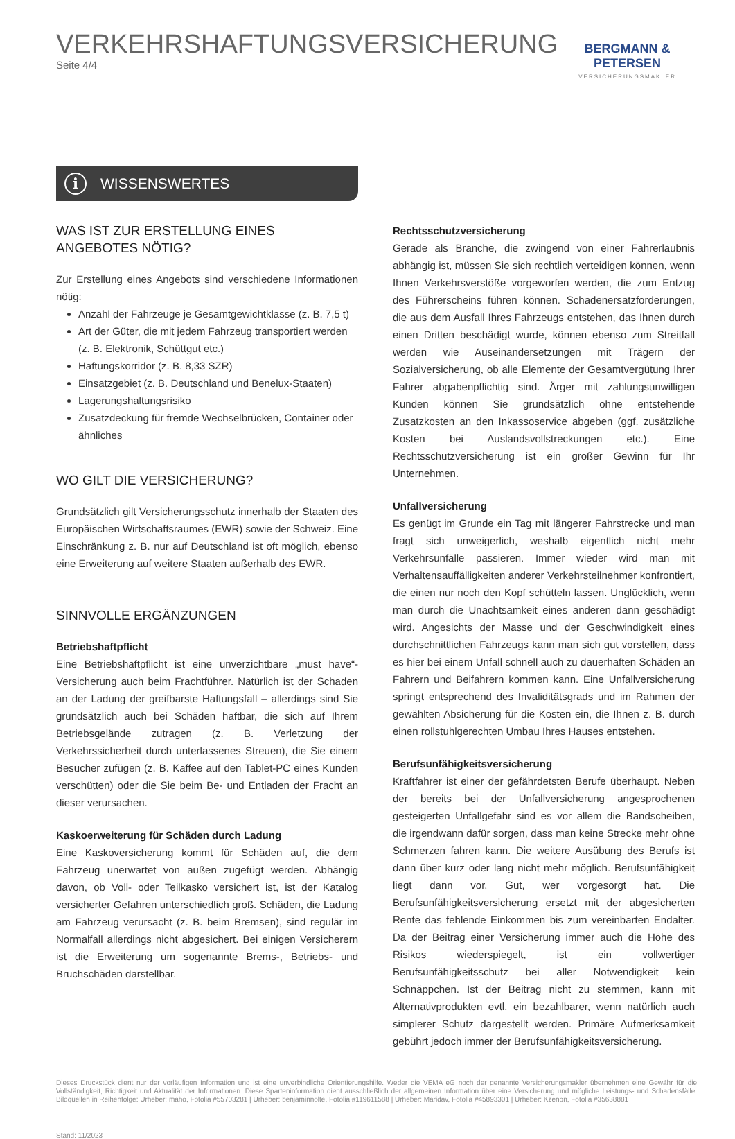VERKEHRSHAFTUNGSVERSICHERUNG
Seite 4/4
BERGMANN & PETERSEN
VERSICHERUNGSMAKLER
i WISSENSWERTES
WAS IST ZUR ERSTELLUNG EINES ANGEBOTES NÖTIG?
Zur Erstellung eines Angebots sind verschiedene Informationen nötig:
Anzahl der Fahrzeuge je Gesamtgewichtklasse (z. B. 7,5 t)
Art der Güter, die mit jedem Fahrzeug transportiert werden (z. B. Elektronik, Schüttgut etc.)
Haftungskorridor (z. B. 8,33 SZR)
Einsatzgebiet (z. B. Deutschland und Benelux-Staaten)
Lagerungshaltungsrisiko
Zusatzdeckung für fremde Wechselbrücken, Container oder ähnliches
WO GILT DIE VERSICHERUNG?
Grundsätzlich gilt Versicherungsschutz innerhalb der Staaten des Europäischen Wirtschaftsraumes (EWR) sowie der Schweiz. Eine Einschränkung z. B. nur auf Deutschland ist oft möglich, ebenso eine Erweiterung auf weitere Staaten außerhalb des EWR.
SINNVOLLE ERGÄNZUNGEN
Betriebshaftpflicht
Eine Betriebshaftpflicht ist eine unverzichtbare „must have“-Versicherung auch beim Frachtführer. Natürlich ist der Schaden an der Ladung der greifbarste Haftungsfall – allerdings sind Sie grundsätzlich auch bei Schäden haftbar, die sich auf Ihrem Betriebsgelände zutragen (z. B. Verletzung der Verkehrssicherheit durch unterlassenes Streuen), die Sie einem Besucher zufügen (z. B. Kaffee auf den Tablet-PC eines Kunden verschütten) oder die Sie beim Be- und Entladen der Fracht an dieser verursachen.
Kaskoerweiterung für Schäden durch Ladung
Eine Kaskoversicherung kommt für Schäden auf, die dem Fahrzeug unerwartet von außen zugefügt werden. Abhängig davon, ob Voll- oder Teilkasko versichert ist, ist der Katalog versicherter Gefahren unterschiedlich groß. Schäden, die Ladung am Fahrzeug verursacht (z. B. beim Bremsen), sind regulär im Normalfall allerdings nicht abgesichert. Bei einigen Versicherern ist die Erweiterung um sogenannte Brems-, Betriebs- und Bruchschäden darstellbar.
Rechtsschutzversicherung
Gerade als Branche, die zwingend von einer Fahrerlaubnis abhängig ist, müssen Sie sich rechtlich verteidigen können, wenn Ihnen Verkehrsverstöße vorgeworfen werden, die zum Entzug des Führerscheins führen können. Schadenersatzforderungen, die aus dem Ausfall Ihres Fahrzeugs entstehen, das Ihnen durch einen Dritten beschädigt wurde, können ebenso zum Streitfall werden wie Auseinandersetzungen mit Trägern der Sozialversicherung, ob alle Elemente der Gesamtvergütung Ihrer Fahrer abgabenpflichtig sind. Ärger mit zahlungsunwilligen Kunden können Sie grundsätzlich ohne entstehende Zusatzkosten an den Inkassoservice abgeben (ggf. zusätzliche Kosten bei Auslandsvollstreckungen etc.). Eine Rechtsschutzversicherung ist ein großer Gewinn für Ihr Unternehmen.
Unfallversicherung
Es genügt im Grunde ein Tag mit längerer Fahrstrecke und man fragt sich unweigerlich, weshalb eigentlich nicht mehr Verkehrsunfälle passieren. Immer wieder wird man mit Verhaltensauffälligkeiten anderer Verkehrsteilnehmer konfrontiert, die einen nur noch den Kopf schütteln lassen. Unglücklich, wenn man durch die Unachtsamkeit eines anderen dann geschädigt wird. Angesichts der Masse und der Geschwindigkeit eines durchschnittlichen Fahrzeugs kann man sich gut vorstellen, dass es hier bei einem Unfall schnell auch zu dauerhaften Schäden an Fahrern und Beifahrern kommen kann. Eine Unfallversicherung springt entsprechend des Invaliditätsgrads und im Rahmen der gewählten Absicherung für die Kosten ein, die Ihnen z. B. durch einen rollstuhlgerechten Umbau Ihres Hauses entstehen.
Berufsunfähigkeitsversicherung
Kraftfahrer ist einer der gefährdetsten Berufe überhaupt. Neben der bereits bei der Unfallversicherung angesprochenen gesteigerten Unfallgefahr sind es vor allem die Bandscheiben, die irgendwann dafür sorgen, dass man keine Strecke mehr ohne Schmerzen fahren kann. Die weitere Ausübung des Berufs ist dann über kurz oder lang nicht mehr möglich. Berufsunfähigkeit liegt dann vor. Gut, wer vorgesorgt hat. Die Berufsunfähigkeitsversicherung ersetzt mit der abgesicherten Rente das fehlende Einkommen bis zum vereinbarten Endalter. Da der Beitrag einer Versicherung immer auch die Höhe des Risikos wiederspiegelt, ist ein vollwertiger Berufsunfähigkeitsschutz bei aller Notwendigkeit kein Schnäppchen. Ist der Beitrag nicht zu stemmen, kann mit Alternativprodukten evtl. ein bezahlbarer, wenn natürlich auch simplerer Schutz dargestellt werden. Primäre Aufmerksamkeit gebührt jedoch immer der Berufsunfähigkeitsversicherung.
Dieses Druckstück dient nur der vorläufigen Information und ist eine unverbindliche Orientierungshilfe. Weder die VEMA eG noch der genannte Versicherungsmakler übernehmen eine Gewähr für die Vollständigkeit, Richtigkeit und Aktualität der Informationen. Diese Sparteninformation dient ausschließlich der allgemeinen Information über eine Versicherung und mögliche Leistungs- und Schadensfälle. Bildquellen in Reihenfolge: Urheber: maho, Fotolia #55703281 | Urheber: benjaminnolte, Fotolia #119611588 | Urheber: Maridav, Fotolia #45893301 | Urheber: Kzenon, Fotolia #35638881
Stand: 11/2023